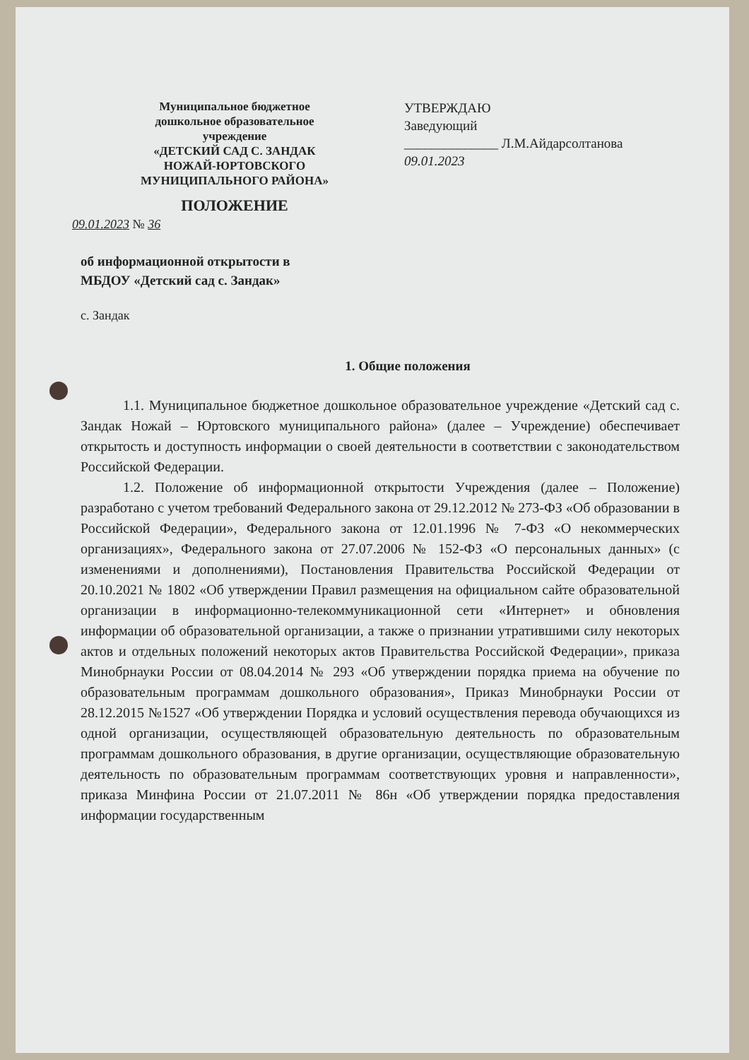Муниципальное бюджетное
дошкольное образовательное
учреждение
«ДЕТСКИЙ САД С. ЗАНДАК
НОЖАЙ-ЮРТОВСКОГО
МУНИЦИПАЛЬНОГО РАЙОНА»
ПОЛОЖЕНИЕ
УТВЕРЖДАЮ
Заведующий
______________ Л.М.Айдарсолтанова
09.01.2023
09.01.2023 № 36
об информационной открытости в
МБДОУ «Детский сад с. Зандак»
с. Зандак
1. Общие положения
1.1. Муниципальное бюджетное дошкольное образовательное учреждение «Детский сад с. Зандак Ножай – Юртовского муниципального района» (далее – Учреждение) обеспечивает открытость и доступность информации о своей деятельности в соответствии с законодательством Российской Федерации.
1.2. Положение об информационной открытости Учреждения (далее – Положение) разработано с учетом требований Федерального закона от 29.12.2012 № 273-ФЗ «Об образовании в Российской Федерации», Федерального закона от 12.01.1996 № 7-ФЗ «О некоммерческих организациях», Федерального закона от 27.07.2006 № 152-ФЗ «О персональных данных» (с изменениями и дополнениями), Постановления Правительства Российской Федерации от 20.10.2021 № 1802 «Об утверждении Правил размещения на официальном сайте образовательной организации в информационно-телекоммуникационной сети «Интернет» и обновления информации об образовательной организации, а также о признании утратившими силу некоторых актов и отдельных положений некоторых актов Правительства Российской Федерации», приказа Минобрнауки России от 08.04.2014 № 293 «Об утверждении порядка приема на обучение по образовательным программам дошкольного образования», Приказ Минобрнауки России от 28.12.2015 №1527 «Об утверждении Порядка и условий осуществления перевода обучающихся из одной организации, осуществляющей образовательную деятельность по образовательным программам дошкольного образования, в другие организации, осуществляющие образовательную деятельность по образовательным программам соответствующих уровня и направленности», приказа Минфина России от 21.07.2011 № 86н «Об утверждении порядка предоставления информации государственным